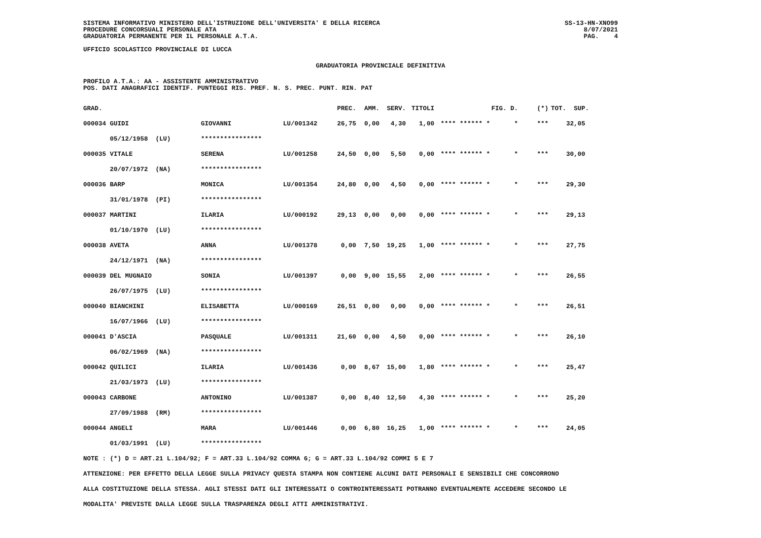SISTEMA INFORMATIVO MINISTERO DELL'ISTRUZIONE DELL'UNIVERSITA' E DELLA RICERCA
PROCEDURE CONCORSUALI PERSONALE ATA
GRADUATORIA PERMANENTE PER IL PERSONALE A.T.A.
UFFICIO SCOLASTICO PROVINCIALE DI LUCCA
SS-13-HN-XNO99
8/07/2021
PAG. 4
GRADUATORIA PROVINCIALE DEFINITIVA
PROFILO A.T.A.: AA - ASSISTENTE AMMINISTRATIVO
POS. DATI ANAGRAFICI IDENTIF. PUNTEGGI RIS. PREF. N. S. PREC. PUNT. RIN. PAT
| GRAD. | | | PREC. | AMM. | SERV. | TITOLI | | FIG. D. | (*) | TOT. SUP. |
| 000034 GUIDI | GIOVANNI | LU/001342 | 26,75 | 0,00 | 4,30 | 1,00 | **** ****** * | * | *** | 32,05 |
| 05/12/1958 (LU) | **************** | | | | | | | | | |
| 000035 VITALE | SERENA | LU/001258 | 24,50 | 0,00 | 5,50 | 0,00 | **** ****** * | * | *** | 30,00 |
| 20/07/1972 (NA) | **************** | | | | | | | | | |
| 000036 BARP | MONICA | LU/001354 | 24,80 | 0,00 | 4,50 | 0,00 | **** ****** * | * | *** | 29,30 |
| 31/01/1978 (PI) | **************** | | | | | | | | | |
| 000037 MARTINI | ILARIA | LU/000192 | 29,13 | 0,00 | 0,00 | 0,00 | **** ****** * | * | *** | 29,13 |
| 01/10/1970 (LU) | **************** | | | | | | | | | |
| 000038 AVETA | ANNA | LU/001378 | 0,00 | 7,50 | 19,25 | 1,00 | **** ****** * | * | *** | 27,75 |
| 24/12/1971 (NA) | **************** | | | | | | | | | |
| 000039 DEL MUGNAIO | SONIA | LU/001397 | 0,00 | 9,00 | 15,55 | 2,00 | **** ****** * | * | *** | 26,55 |
| 26/07/1975 (LU) | **************** | | | | | | | | | |
| 000040 BIANCHINI | ELISABETTA | LU/000169 | 26,51 | 0,00 | 0,00 | 0,00 | **** ****** * | * | *** | 26,51 |
| 16/07/1966 (LU) | **************** | | | | | | | | | |
| 000041 D'ASCIA | PASQUALE | LU/001311 | 21,60 | 0,00 | 4,50 | 0,00 | **** ****** * | * | *** | 26,10 |
| 06/02/1969 (NA) | **************** | | | | | | | | | |
| 000042 QUILICI | ILARIA | LU/001436 | 0,00 | 8,67 | 15,00 | 1,80 | **** ****** * | * | *** | 25,47 |
| 21/03/1973 (LU) | **************** | | | | | | | | | |
| 000043 CARBONE | ANTONINO | LU/001387 | 0,00 | 8,40 | 12,50 | 4,30 | **** ****** * | * | *** | 25,20 |
| 27/09/1988 (RM) | **************** | | | | | | | | | |
| 000044 ANGELI | MARA | LU/001446 | 0,00 | 6,80 | 16,25 | 1,00 | **** ****** * | * | *** | 24,05 |
| 01/03/1991 (LU) | **************** | | | | | | | | | |
NOTE : (*) D = ART.21 L.104/92; F = ART.33 L.104/92 COMMA 6; G = ART.33 L.104/92 COMMI 5 E 7
ATTENZIONE: PER EFFETTO DELLA LEGGE SULLA PRIVACY QUESTA STAMPA NON CONTIENE ALCUNI DATI PERSONALI E SENSIBILI CHE CONCORRONO
ALLA COSTITUZIONE DELLA STESSA. AGLI STESSI DATI GLI INTERESSATI O CONTROINTERESSATI POTRANNO EVENTUALMENTE ACCEDERE SECONDO LE
MODALITA' PREVISTE DALLA LEGGE SULLA TRASPARENZA DEGLI ATTI AMMINISTRATIVI.